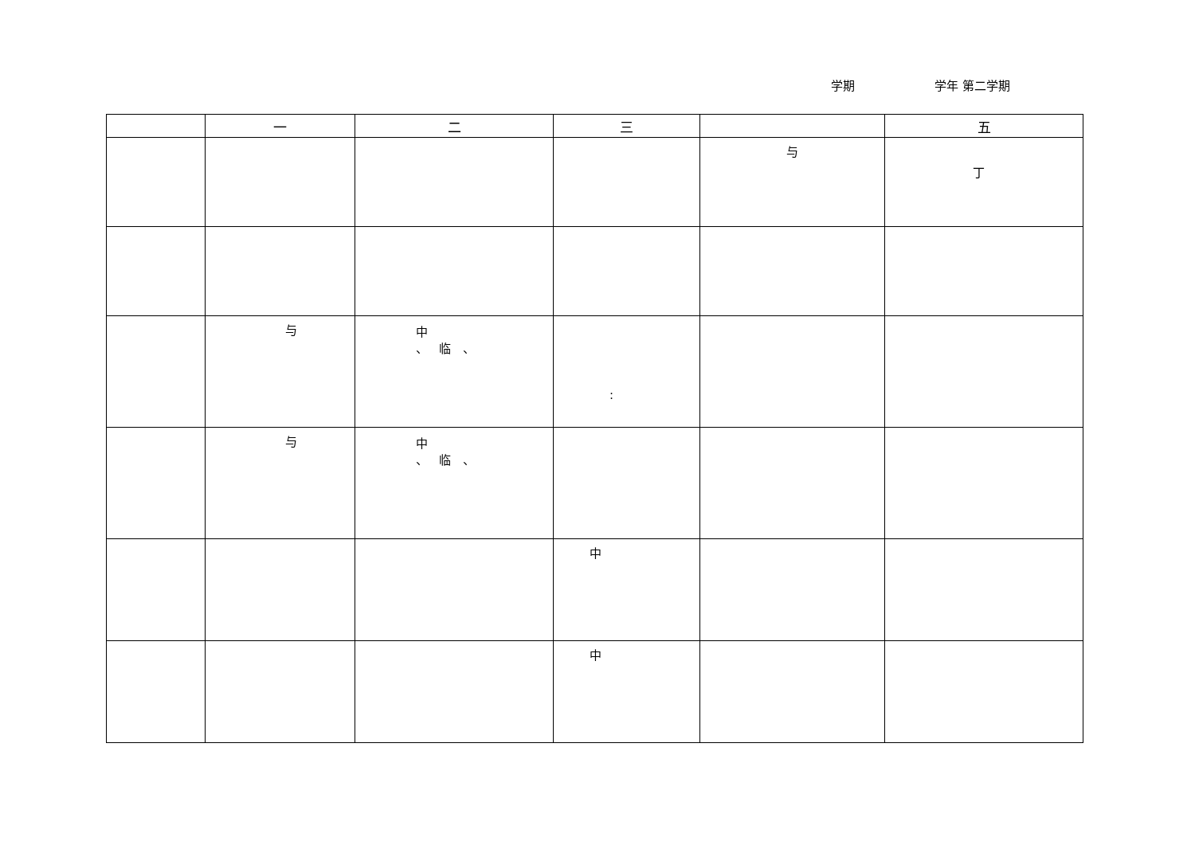学期 学年 第二学期
| | 一 | 二 | 三 | | 五 |
| --- | --- | --- | --- | --- | --- |
| | | | | 与 | 丁 |
| | 与 | 中 、 临 、 | : | | |
| | 与 | 中 、 临 、 | | | |
| | | | 中 | | |
| | | | 中 | | |